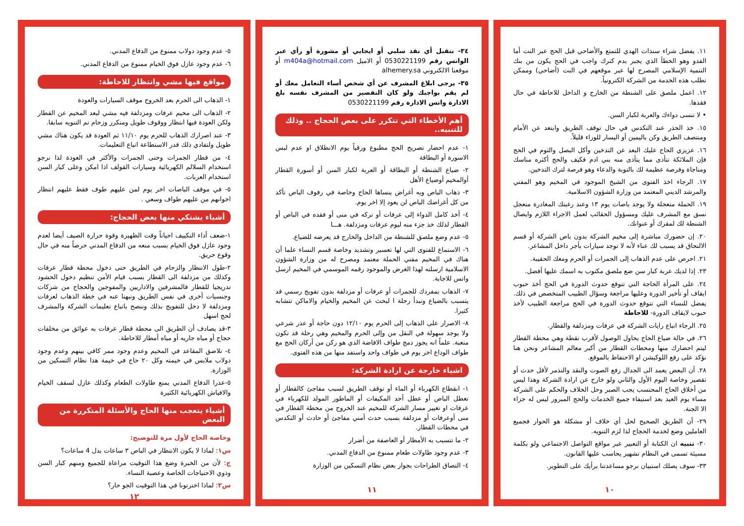١١. يفضل شراء سندات الهدي للتمتع والأضاحي قبل الحج عبر النت أما الفدو وهو الخطأ الذي يجبر بدم كترك واجب في الحج يكون من بنك التنمية الإسلامي المصرح لها عبر موقعهم في النت (أضاحي) وممكن تطلب هذه الخدمة من الشركة الكترونياً.
١٢. اعمل ملصق على الشنطة من الخارج و الداخل للاحاطة في حال فقدها.
• لا تنسى دواءك والعربة لكبار السن.
١٥. خذ الحذر عند التكدس في حال توقف الطريق وابتعد عن الأمام ومنتصف الطريق وكن باليمين أو اليسار للوراء قليلاً.
١٦. عزيزي الحاج عليك البعد عن التدخين وأكل البصل والثوم في الحج فإن الملائكة تتأذى مما يتأذى منه بني ادم فكيف والحج أكثره مناسك ومناجاة وفرصة عظيمة لك بالتوبة والدعاء وهو فرصة لترك التدخين.
١٧. الرجاء اخذ الفتوى من الشيخ الموجود في المخيم وهو المفتي والمرشد الديني المعتمد من وزارة الشؤون الاسلامية.
١٩. الحملة متعجلة ولا يوجد باصات يوم ١٣ وعند رغبتك المغادرة متعجل نسق مع المشرف عليك ومسؤول الحقائب لعمل الاجراء اللازم وايصال الشنطة لك لمقرك أو عنوانك.
٢٠. إن حضورك مباشرة إلى مخيم الشركة بدون باص الشركة أو قسم الالتحاق قد يسبب لك عناء لأنه لا توجد سيارات بأجر داخل المشاعر.
٢١. احرص على عدم الذهاب إلى الجمرات أو الحرم ومعك الحقيبة.
٢٣. إذا لديك عربة كبار سن ضع ملصق مكتوب به اسمك عليها أفضل.
٢٤. على المرأة الحاجة التي تتوقع حدوث الدورة في الحج أخذ حبوب ايقاف أو تأخير الدورة وعليها مراجعة وسؤال الطبيب المتخصص في ذلك. يفضل للنساء التي تتوقع حدوث الدورة في الحج مراجعة الطبيب لأخذ حبوب لايقاف الدورة- للاحاطة
٢٥. الرجاء اتباع رايات الشركة في عرفات ومزدلفة والقطار.
٢٦. في حالة ضياع الحاج يحاول الوصول لأقرب نقطة وهي محطة القطار ليتم احضارك منها ومحطات القطار من أكبر معالم المشاعر ونحن هنا نؤكد على رفع اللوكيشن او الاحتفاظ بالموقع.
٢٨. أن البعض يعمد الى الجدال رفع الصوت والنقد والتذمر لأقل حدث أو تقصير وخاصة اليوم الأول والثاني ولو خارج عن ارادة الشركة وهذا ليس من أخلاق الحاج المحتسب يجب الصبر وحل الخلاف والحكم على الشركة مساء يوم العيد بعد استيفاء جميع الخدمات والحج المبرور ليس له جزاء الا الجنة.
٢٩- أن الطريق الصحيح لحل أي خلاف أو مشكلة هو الحوار فجميع العاملين وضع لخدمة الحجاج لذا لزم التنويه.
٣٠- تنبيه ان الكتابة أو التعبير عبر مواقع التواصل الاجتماعي ولو بكلمة مسيئة تسمى في النظام تشهير يحاسب عليها القانون.
٣٣- سوف يصلك استبيان نرجو مساعدتنا برأيك على التطوير.
١٠
٣٤- نتقبل أي نقد سلبي أو ايجابي أو مشورة أو رأي عبر الواتس رقم 0530221199 أو الاميل m404a@hotmail.com أو موقعنا الالكتروني alhemery.sa
٣٥- يرجى ابلاغ المشرف عن أي شخص أساء التعامل معك أو لم يقم بواجبك ولو كان التقصير من المشرف نفسه بلغ الادارة واتس الادارة رقم 0530221199
أهم الأخطاء التي تتكرر على بعض الحجاج .. وذلك للتنبيه..
١- عدم احضار تصريح الحج مطبوع ورقياً يوم الانطلاق او عدم لبس الاسورة أو البطاقة
٢- ضياع الشنطة أو البطاقة أو العربة لكبار السن أو أسورة القطار أوالمخيم أوضياع الأهل
٣- ذهاب الباص وبه أغراض ينساها الحاج وخاصة في رفوف الباص تأكد من كل أغراضك الباص لن يعود إلا اخر يوم.
٤- أخذ كامل الدواء إلى عرفات أو تركه في منى أو فقده في الباص أو القطار لذلك خذ جزء منه ليوم عرفات ومزدلفة. هـــا
٥- عدم وضع ملصق للشنطة من الداخل والخارج قد يعرضه للضياع.
٦- الاستماع للفتوى التي لها تعسير وتشديد وخاصة قسم النساء علما أن هناك في المخيم مفتي الحملة معتمد ومصرح له من وزارة الشؤون الاسلامية ارسلته لهذا الغرض والموجود رقمه الموسمي في المخيم ارسل واتس للاجابة.
٧- الذهاب بمفردك للجمرات أو عرفات أو مزدلفة بدون تفويج رسمي قد يتسبب بالضياع وتبدأ رحلة ا لبحث عن المخيم والخيام والاماكن تتشابه كثيرا.
٨- الاصرار على الذهاب إلى الحرم يوم ١٢/١٠ دون حاجة أو عذر شرعي ولا يوجد سهولة في النقل من وإلى الحرم والمخيم وهي رحلة قد تكون متعبة. علماً انه يجوز دمج طواف الافاضة الذي هو ركن من أركان الحج مع طواف الوداع اخر يوم في طواف واحد واستفد منها من هذه الفتوى.
اشياء خارجة عن ارادة الشركة:
١- انقطاع الكهرباء أو الماء أو توقف الطريق لسبب مفاجئ كالقطار أو تعطل الباص أو عطل أحد المكيفات أو الماطور المولد للكهرباء في عرفات او تغيير مسار الشركة للمخيم عند الخروج من محطة القطار في منى أوعرفات أو مزدلفة بسبب حدث أمني مفاجئ أو حادث أو التكدس في محطات القطار.
٢- ما تتسبب به الأمطار أو العاصفة من أضرار
٣- عدم وجود طاولات طعام ممنوع من الدفاع المدني.
٤- التصاق الطراحات بجوار بعض نظام التسكين من الوزارة
١١
٥- عدم وجود دولاب ممنوع من الدفاع المدني.
٦- عدم وجود عازل فوق الخيام ممنوع من الدفاع المدني.
مواقع فيها مشي وانتظار للاحاطة:
١- الذهاب الى الحرم بعد الخروج موقف السيارات والعودة
٢- الذهاب الى مخيم عرفات ومزدلفة فيه مشي لبعد المخيم عن القطار ولكن العودة فيها انتظار ووقوف طويل ومتكرر وزحام تم التنويه سابقا.
٣- عند اصرارك الذهاب للحرم يوم ١١/١٠ ثم العودة قد يكون هناك مشي طويل ولتفادي ذلك قدر الاستطاعة اتباع التعليمات.
٤- من قطار الجمرات وحتى الجمرات والأكثر في العودة لذا نرجو استخدام السلالم الكهربائية وسيارات القولف اذا امكن وعلى كبار السن استخدام العربات.
٥- في موقف الباصات اخر يوم لمن عليهم طوف فقط عليهم انتظار اخوانهم من عليهم طواف وسعي .
أشياء يشتكي منها بعض الحجاج:
١-ضعف أداء التكييف احياناً وقت الظهيرة وقوة حرارة الصيف أيضا لعدم وجود عازل فوق الخيام بسبب منعه من الدفاع المدني حرصاً منه في حال وقوع حريق.
٢-طول الانتظار والزحام في الطريق حتى دخول محطة قطار عرفات وكذلك من مزدلفة الى القطار بسبب قيام الأمن تنظيم دخول الحشود تدريجيا للقطار فالمشرفين والاداريين والمفوجين والحجاج من شركات وجنسيات أخرى في نفس الطريق ونبهنا عنه في خطة الذهاب لعرفات ومزدلفة لا دخل للتفويج بذلك وننصح باتباع تعليمات الشركة والمشرف لحج اسهل
٣-قد يصادف أن الطريق الى محطة قطار عرفات به عوائق من مخلفات حجاج أو مياه جاريه أو مياه أمطار للاحاطة.
٤- تلاصق المقاعد في المخيم وعدم وجود ممر كافي بينهم وعدم وجود دولاب ملابس في خيمته وكل ٢٠ حاج في خيمة هذا نظام التسكين من الوزارة.
٥-عذرا الدفاع المدني يمنع طاولات الطعام وكذلك عازل لسقف الخيام والافياش الكهربائية الكثيرة
أشياء يتعجب منها الحاج والأسئلة المتكررة من البعض
وخاصة الحاج لأول مرة للتوضيح:
س١: لماذا لا يكون الانتظار في الباص ٣ ساعات بدل 4 ساعات؟
ج: لأن من الخبرة وضع هذا التوقيت مراعاة للجميع ومنهم كبار السن وذوي الاحتياجات الخاصة وعصبة النساء.
س٢: لماذا اخترتونا في هذا التوقيت الجو حار؟
١٢